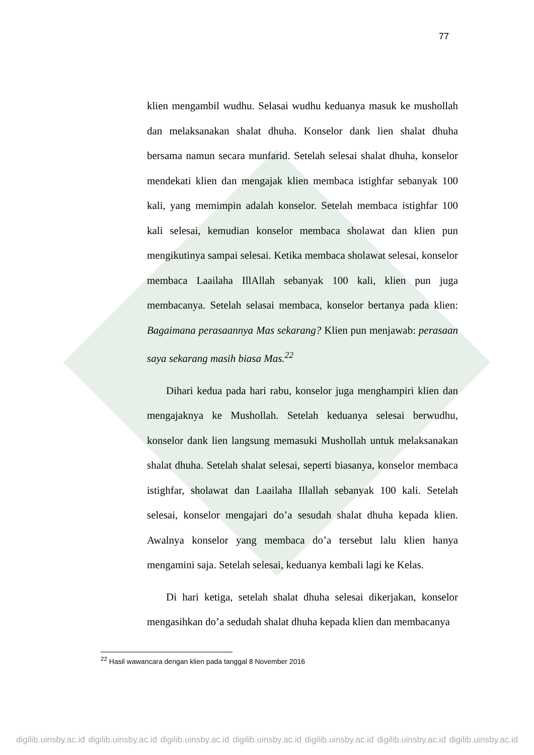77
klien mengambil wudhu. Selasai wudhu keduanya masuk ke mushollah dan melaksanakan shalat dhuha. Konselor dank lien shalat dhuha bersama namun secara munfarid. Setelah selesai shalat dhuha, konselor mendekati klien dan mengajak klien membaca istighfar sebanyak 100 kali, yang memimpin adalah konselor. Setelah membaca istighfar 100 kali selesai, kemudian konselor membaca sholawat dan klien pun mengikutinya sampai selesai. Ketika membaca sholawat selesai, konselor membaca Laailaha IllAllah sebanyak 100 kali, klien pun juga membacanya. Setelah selasai membaca, konselor bertanya pada klien: Bagaimana perasaannya Mas sekarang? Klien pun menjawab: perasaan saya sekarang masih biasa Mas.<sup>22</sup>
Dihari kedua pada hari rabu, konselor juga menghampiri klien dan mengajaknya ke Mushollah. Setelah keduanya selesai berwudhu, konselor dank lien langsung memasuki Mushollah untuk melaksanakan shalat dhuha. Setelah shalat selesai, seperti biasanya, konselor membaca istighfar, sholawat dan Laailaha Illallah sebanyak 100 kali. Setelah selesai, konselor mengajari do’a sesudah shalat dhuha kepada klien. Awalnya konselor yang membaca do’a tersebut lalu klien hanya mengamini saja. Setelah selesai, keduanya kembali lagi ke Kelas.
Di hari ketiga, setelah shalat dhuha selesai dikerjakan, konselor mengasihkan do’a sedudah shalat dhuha kepada klien dan membacanya
<sup>22</sup> Hasil wawancara dengan klien pada tanggal 8 November 2016
digilib.uinsby.ac.id digilib.uinsby.ac.id digilib.uinsby.ac.id digilib.uinsby.ac.id digilib.uinsby.ac.id digilib.uinsby.ac.id digilib.uinsby.ac.id